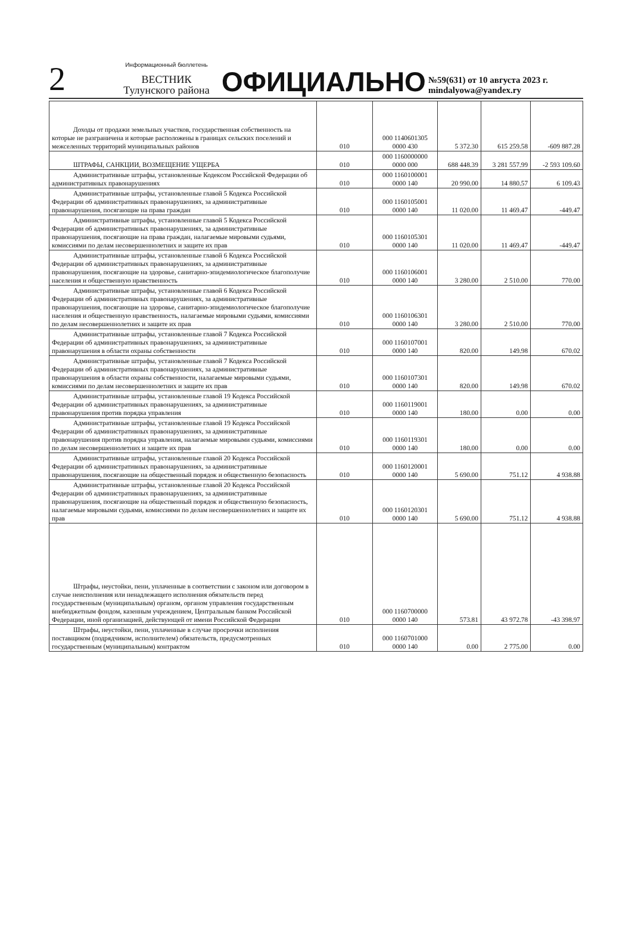2
Информационный бюллетень
ВЕСТНИК
Тулунского района
ОФИЦИАЛЬНО
№59(631) от 10 августа 2023 г.
mindalyowa@yandex.ry
| Доходы от продажи земельных участков, государственная собственность на которые не разграничена и которые расположены в границах сельских поселений и межселенных территорий муниципальных районов | 010 | 000 1140601305 0000 430 | 5 372.30 | 615 259.58 | -609 887.28 |
| ШТРАФЫ, САНКЦИИ, ВОЗМЕЩЕНИЕ УЩЕРБА | 010 | 000 1160000000 0000 000 | 688 448.39 | 3 281 557.99 | -2 593 109.60 |
| Административные штрафы, установленные Кодексом Российской Федерации об административных правонарушениях | 010 | 000 1160100001 0000 140 | 20 990.00 | 14 880.57 | 6 109.43 |
| Административные штрафы, установленные главой 5 Кодекса Российской Федерации об административных правонарушениях, за административные правонарушения, посягающие на права граждан | 010 | 000 1160105001 0000 140 | 11 020.00 | 11 469.47 | -449.47 |
| Административные штрафы, установленные главой 5 Кодекса Российской Федерации об административных правонарушениях, за административные правонарушения, посягающие на права граждан, налагаемые мировыми судьями, комиссиями по делам несовершеннолетних и защите их прав | 010 | 000 1160105301 0000 140 | 11 020.00 | 11 469.47 | -449.47 |
| Административные штрафы, установленные главой 6 Кодекса Российской Федерации об административных правонарушениях, за административные правонарушения, посягающие на здоровье, санитарно-эпидемиологическое благополучие населения и общественную нравственность | 010 | 000 1160106001 0000 140 | 3 280.00 | 2 510.00 | 770.00 |
| Административные штрафы, установленные главой 6 Кодекса Российской Федерации об административных правонарушениях, за административные правонарушения, посягающие на здоровье, санитарно-эпидемиологическое благополучие населения и общественную нравственность, налагаемые мировыми судьями, комиссиями по делам несовершеннолетних и защите их прав | 010 | 000 1160106301 0000 140 | 3 280.00 | 2 510.00 | 770.00 |
| Административные штрафы, установленные главой 7 Кодекса Российской Федерации об административных правонарушениях, за административные правонарушения в области охраны собственности | 010 | 000 1160107001 0000 140 | 820.00 | 149.98 | 670.02 |
| Административные штрафы, установленные главой 7 Кодекса Российской Федерации об административных правонарушениях, за административные правонарушения в области охраны собственности, налагаемые мировыми судьями, комиссиями по делам несовершеннолетних и защите их прав | 010 | 000 1160107301 0000 140 | 820.00 | 149.98 | 670.02 |
| Административные штрафы, установленные главой 19 Кодекса Российской Федерации об административных правонарушениях, за административные правонарушения против порядка управления | 010 | 000 1160119001 0000 140 | 180.00 | 0.00 | 0.00 |
| Административные штрафы, установленные главой 19 Кодекса Российской Федерации об административных правонарушениях, за административные правонарушения против порядка управления, налагаемые мировыми судьями, комиссиями по делам несовершеннолетних и защите их прав | 010 | 000 1160119301 0000 140 | 180.00 | 0.00 | 0.00 |
| Административные штрафы, установленные главой 20 Кодекса Российской Федерации об административных правонарушениях, за административные правонарушения, посягающие на общественный порядок и общественную безопасность | 010 | 000 1160120001 0000 140 | 5 690.00 | 751.12 | 4 938.88 |
| Административные штрафы, установленные главой 20 Кодекса Российской Федерации об административных правонарушениях, за административные правонарушения, посягающие на общественный порядок и общественную безопасность, налагаемые мировыми судьями, комиссиями по делам несовершеннолетних и защите их прав | 010 | 000 1160120301 0000 140 | 5 690.00 | 751.12 | 4 938.88 |
| Штрафы, неустойки, пени, уплаченные в соответствии с законом или договором в случае неисполнения или ненадлежащего исполнения обязательств перед государственным (муниципальным) органом, органом управления государственным внебюджетным фондом, казенным учреждением, Центральным банком Российской Федерации, иной организацией, действующей от имени Российской Федерации | 010 | 000 1160700000 0000 140 | 573.81 | 43 972.78 | -43 398.97 |
| Штрафы, неустойки, пени, уплаченные в случае просрочки исполнения поставщиком (подрядчиком, исполнителем) обязательств, предусмотренных государственным (муниципальным) контрактом | 010 | 000 1160701000 0000 140 | 0.00 | 2 775.00 | 0.00 |